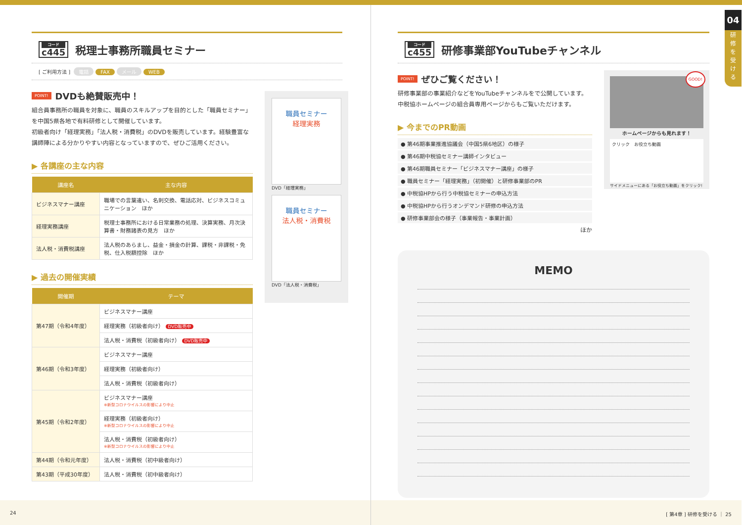コード
c445
税理士事務所職員セミナー
[ ご利用方法 ] 電話 FAX メール WEB
POINT! DVDも絶賛販売中！
組合員事務所の職員を対象に、職員のスキルアップを目的とした「職員セミナー」を中国5県各地で有料研修として開催しています。
初級者向け「経理実務」「法人税・消費税」のDVDを販売しています。経験豊富な講師陣による分かりやすい内容となっていますので、ぜひご活用ください。
▶ 各講座の主な内容
| 講座名 | 主な内容 |
| --- | --- |
| ビジネスマナー講座 | 職場での言葉遣い、名刺交換、電話応対、ビジネスコミュニケーション ほか |
| 経理実務講座 | 税理士事務所における日常業務の処理、決算実務、月次決算書・財務諸表の見方 ほか |
| 法人税・消費税講座 | 法人税のあらまし、益金・損金の計算、課税・非課税・免税、仕入税額控除 ほか |
▶ 過去の開催実績
| 開催期 | テーマ |
| --- | --- |
| 第47期（令和4年度） | ビジネスマナー講座 |
| | 経理実務（初級者向け） DVD販売中 |
| | 法人税・消費税（初級者向け） DVD販売中 |
| 第46期（令和3年度） | ビジネスマナー講座 |
| | 経理実務（初級者向け） |
| | 法人税・消費税（初級者向け） |
| 第45期（令和2年度） | ビジネスマナー講座 ※新型コロナウイルスの影響により中止 |
| | 経理実務（初級者向け） ※新型コロナウイルスの影響により中止 |
| | 法人税・消費税（初級者向け） ※新型コロナウイルスの影響により中止 |
| 第44期（令和元年度） | 法人税・消費税（初中級者向け） |
| 第43期（平成30年度） | 法人税・消費税（初中級者向け） |
職員セミナー
経理実務
DVD「経理実務」
職員セミナー
法人税・消費税
DVD「法人税・消費税」
24
04
研
修
を
受
け
る
コード
c455
研修事業部YouTubeチャンネル
POINT! ぜひご覧ください！
研修事業部の事業紹介などをYouTubeチャンネルをで公開しています。中税協ホームページの組合員専用ページからもご覧いただけます。
▶ 今までのPR動画
● 第46期事業推進協議会（中国5県6地区）の様子
● 第46期中税協セミナー講師インタビュー
● 第46期職員セミナー「ビジネスマナー講座」の様子
● 職員セミナー「経理実務」（初開催）と研修事業部のPR
● 中税協HPから行う中税協セミナーの申込方法
● 中税協HPから行うオンデマンド研修の申込方法
● 研修事業部会の様子（事業報告・事業計画）
ほか
GOOD!
ホームページからも見れます！
クリック　お役立ち動画
サイドメニューにある「お役立ち動画」をクリック!
MEMO
[ 第4章 ] 研修を受ける ｜ 25